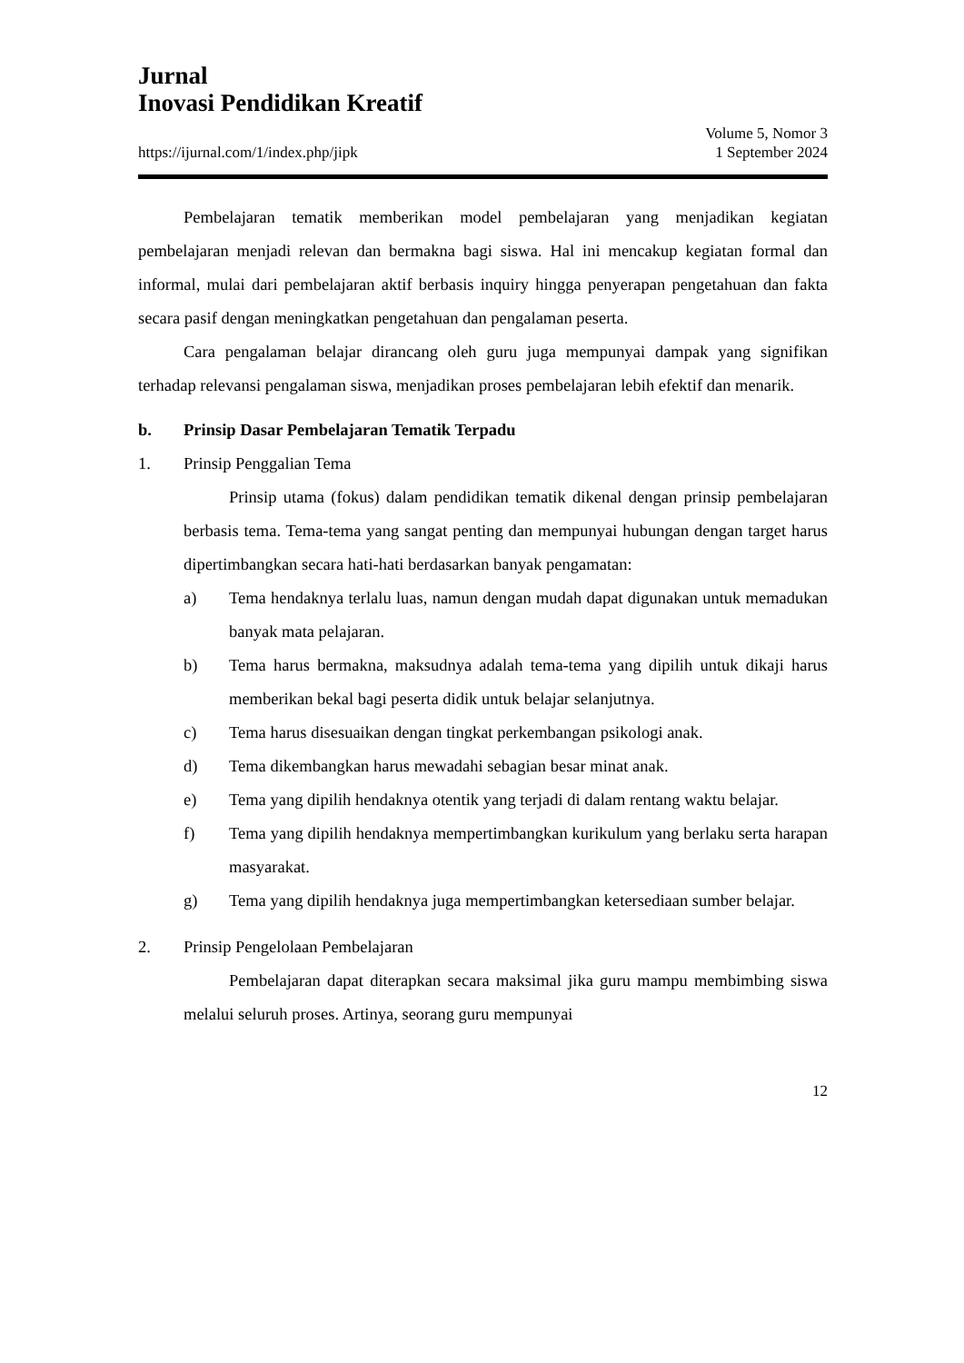Jurnal
Inovasi Pendidikan Kreatif
https://ijurnal.com/1/index.php/jipk
Volume 5, Nomor 3
1 September 2024
Pembelajaran tematik memberikan model pembelajaran yang menjadikan kegiatan pembelajaran menjadi relevan dan bermakna bagi siswa. Hal ini mencakup kegiatan formal dan informal, mulai dari pembelajaran aktif berbasis inquiry hingga penyerapan pengetahuan dan fakta secara pasif dengan meningkatkan pengetahuan dan pengalaman peserta.
Cara pengalaman belajar dirancang oleh guru juga mempunyai dampak yang signifikan terhadap relevansi pengalaman siswa, menjadikan proses pembelajaran lebih efektif dan menarik.
b. Prinsip Dasar Pembelajaran Tematik Terpadu
1. Prinsip Penggalian Tema
Prinsip utama (fokus) dalam pendidikan tematik dikenal dengan prinsip pembelajaran berbasis tema. Tema-tema yang sangat penting dan mempunyai hubungan dengan target harus dipertimbangkan secara hati-hati berdasarkan banyak pengamatan:
a)
Tema hendaknya terlalu luas, namun dengan mudah dapat digunakan untuk memadukan banyak mata pelajaran.
b)
Tema harus bermakna, maksudnya adalah tema-tema yang dipilih untuk dikaji harus memberikan bekal bagi peserta didik untuk belajar selanjutnya.
c)
Tema harus disesuaikan dengan tingkat perkembangan psikologi anak.
d)
Tema dikembangkan harus mewadahi sebagian besar minat anak.
e)
Tema yang dipilih hendaknya otentik yang terjadi di dalam rentang waktu belajar.
f)
Tema yang dipilih hendaknya mempertimbangkan kurikulum yang berlaku serta harapan masyarakat.
g)
Tema yang dipilih hendaknya juga mempertimbangkan ketersediaan sumber belajar.
2. Prinsip Pengelolaan Pembelajaran
Pembelajaran dapat diterapkan secara maksimal jika guru mampu membimbing siswa melalui seluruh proses. Artinya, seorang guru mempunyai
12